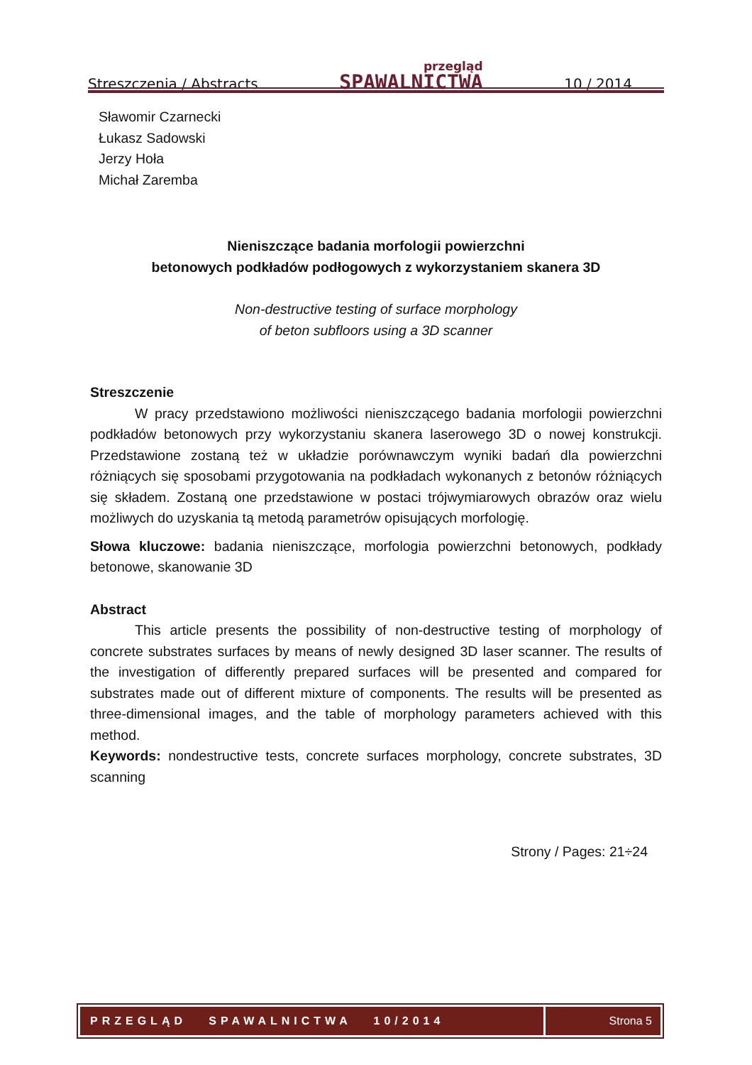Streszczenia / Abstracts
przegląd
SPAWALNICTWA
10 / 2014
Sławomir Czarnecki
Łukasz Sadowski
Jerzy Hoła
Michał Zaremba
Nieniszczące badania morfologii powierzchni
betonowych podkładów podłogowych z wykorzystaniem skanera 3D
Non-destructive testing of surface morphology
of beton subfloors using a 3D scanner
Streszczenie
W pracy przedstawiono możliwości nieniszczącego badania morfologii powierzchni podkładów betonowych przy wykorzystaniu skanera laserowego 3D o nowej konstrukcji. Przedstawione zostaną też w układzie porównawczym wyniki badań dla powierzchni różniących się sposobami przygotowania na podkładach wykonanych z betonów różniących się składem. Zostaną one przedstawione w postaci trójwymiarowych obrazów oraz wielu możliwych do uzyskania tą metodą parametrów opisujących morfologię.
Słowa kluczowe: badania nieniszczące, morfologia powierzchni betonowych, podkłady betonowe, skanowanie 3D
Abstract
This article presents the possibility of non-destructive testing of morphology of concrete substrates surfaces by means of newly designed 3D laser scanner. The results of the investigation of differently prepared surfaces will be presented and compared for substrates made out of different mixture of components. The results will be presented as three-dimensional images, and the table of morphology parameters achieved with this method.
Keywords: nondestructive tests, concrete surfaces morphology, concrete substrates, 3D scanning
Strony / Pages: 21÷24
PRZEGLĄD SPAWALNICTWA 10/2014
Strona 5